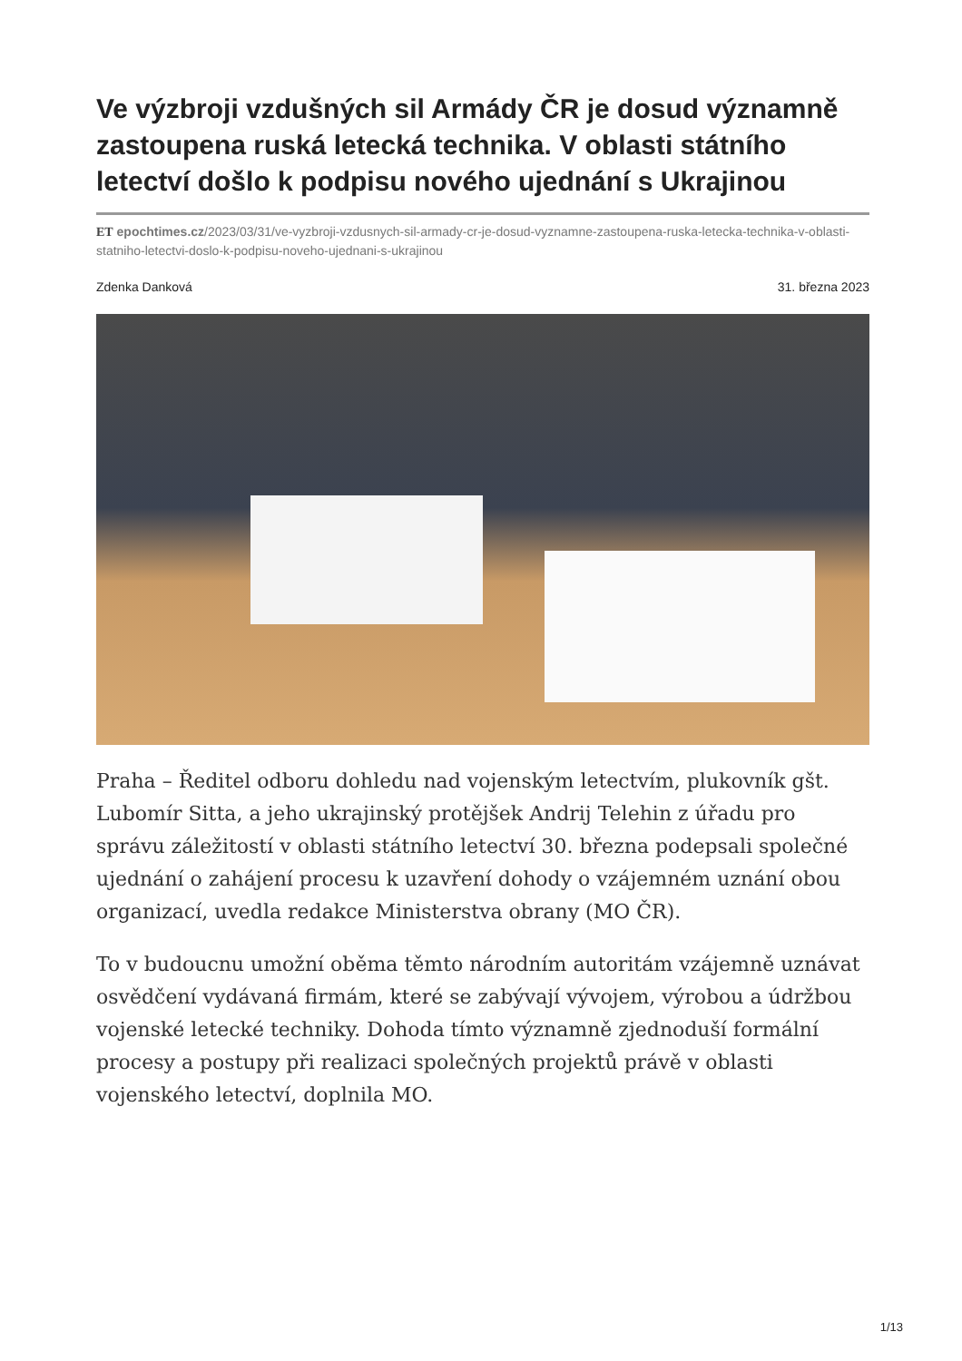Ve výzbroji vzdušných sil Armády ČR je dosud významně zastoupena ruská letecká technika. V oblasti státního letectví došlo k podpisu nového ujednání s Ukrajinou
ET epochtimes.cz/2023/03/31/ve-vyzbroji-vzdusnych-sil-armady-cr-je-dosud-vyznamne-zastoupena-ruska-letecka-technika-v-oblasti-statniho-letectvi-doslo-k-podpisu-noveho-ujednani-s-ukrajinou
Zdenka Danková 31. března 2023
Praha – Ředitel odboru dohledu nad vojenským letectvím, plukovník gšt. Lubomír Sitta, a jeho ukrajinský protějšek Andrij Telehin z úřadu pro správu záležitostí v oblasti státního letectví 30. března podepsali společné ujednání o zahájení procesu k uzavření dohody o vzájemném uznání obou organizací, uvedla redakce Ministerstva obrany (MO ČR).
To v budoucnu umožní oběma těmto národním autoritám vzájemně uznávat osvědčení vydávaná firmám, které se zabývají vývojem, výrobou a údržbou vojenské letecké techniky. Dohoda tímto významně zjednoduší formální procesy a postupy při realizaci společných projektů právě v oblasti vojenského letectví, doplnila MO.
1/13